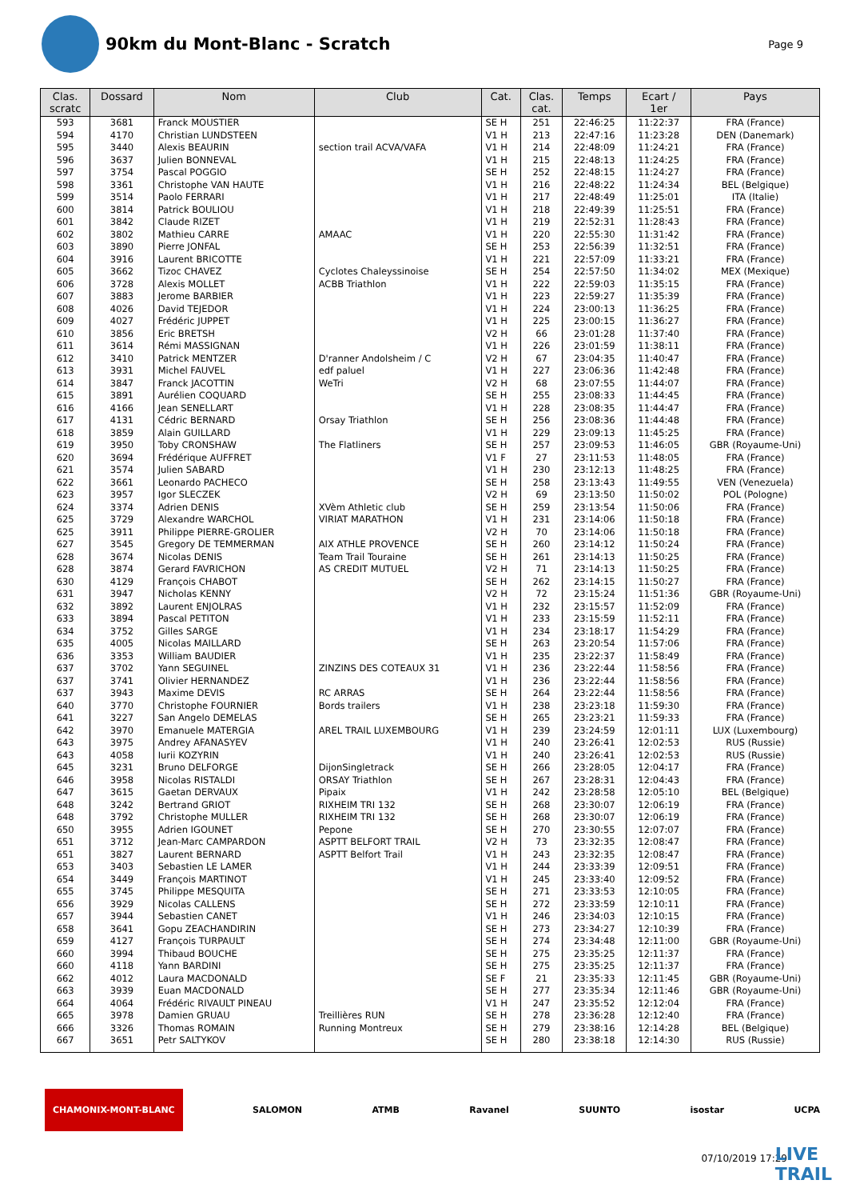90km du Mont-Blanc - Scratch
Page 9
| Clas. scratc | Dossard | Nom | Club | Cat. | Clas. cat. | Temps | Ecart / 1er | Pays |
| --- | --- | --- | --- | --- | --- | --- | --- | --- |
| 593 | 3681 | Franck MOUSTIER | | SE H | 251 | 22:46:25 | 11:22:37 | FRA (France) |
| 594 | 4170 | Christian LUNDSTEEN | | V1 H | 213 | 22:47:16 | 11:23:28 | DEN (Danemark) |
| 595 | 3440 | Alexis BEAURIN | section trail ACVA/VAFA | V1 H | 214 | 22:48:09 | 11:24:21 | FRA (France) |
| 596 | 3637 | Julien BONNEVAL | | V1 H | 215 | 22:48:13 | 11:24:25 | FRA (France) |
| 597 | 3754 | Pascal POGGIO | | SE H | 252 | 22:48:15 | 11:24:27 | FRA (France) |
| 598 | 3361 | Christophe VAN HAUTE | | V1 H | 216 | 22:48:22 | 11:24:34 | BEL (Belgique) |
| 599 | 3514 | Paolo FERRARI | | V1 H | 217 | 22:48:49 | 11:25:01 | ITA (Italie) |
| 600 | 3814 | Patrick BOULIOU | | V1 H | 218 | 22:49:39 | 11:25:51 | FRA (France) |
| 601 | 3842 | Claude RIZET | | V1 H | 219 | 22:52:31 | 11:28:43 | FRA (France) |
| 602 | 3802 | Mathieu CARRE | AMAAC | V1 H | 220 | 22:55:30 | 11:31:42 | FRA (France) |
| 603 | 3890 | Pierre JONFAL | | SE H | 253 | 22:56:39 | 11:32:51 | FRA (France) |
| 604 | 3916 | Laurent BRICOTTE | | V1 H | 221 | 22:57:09 | 11:33:21 | FRA (France) |
| 605 | 3662 | Tizoc CHAVEZ | Cyclotes Chaleyssinoise | SE H | 254 | 22:57:50 | 11:34:02 | MEX (Mexique) |
| 606 | 3728 | Alexis MOLLET | ACBB Triathlon | V1 H | 222 | 22:59:03 | 11:35:15 | FRA (France) |
| 607 | 3883 | Jerome BARBIER | | V1 H | 223 | 22:59:27 | 11:35:39 | FRA (France) |
| 608 | 4026 | David TEJEDOR | | V1 H | 224 | 23:00:13 | 11:36:25 | FRA (France) |
| 609 | 4027 | Frédéric JUPPET | | V1 H | 225 | 23:00:15 | 11:36:27 | FRA (France) |
| 610 | 3856 | Eric BRETSH | | V2 H | 66 | 23:01:28 | 11:37:40 | FRA (France) |
| 611 | 3614 | Rémi MASSIGNAN | | V1 H | 226 | 23:01:59 | 11:38:11 | FRA (France) |
| 612 | 3410 | Patrick MENTZER | D'ranner Andolsheim / C | V2 H | 67 | 23:04:35 | 11:40:47 | FRA (France) |
| 613 | 3931 | Michel FAUVEL | edf paluel | V1 H | 227 | 23:06:36 | 11:42:48 | FRA (France) |
| 614 | 3847 | Franck JACOTTIN | WeTri | V2 H | 68 | 23:07:55 | 11:44:07 | FRA (France) |
| 615 | 3891 | Aurélien COQUARD | | SE H | 255 | 23:08:33 | 11:44:45 | FRA (France) |
| 616 | 4166 | Jean SENELLART | | V1 H | 228 | 23:08:35 | 11:44:47 | FRA (France) |
| 617 | 4131 | Cédric BERNARD | Orsay Triathlon | SE H | 256 | 23:08:36 | 11:44:48 | FRA (France) |
| 618 | 3859 | Alain GUILLARD | | V1 H | 229 | 23:09:13 | 11:45:25 | FRA (France) |
| 619 | 3950 | Toby CRONSHAW | The Flatliners | SE H | 257 | 23:09:53 | 11:46:05 | GBR (Royaume-Uni) |
| 620 | 3694 | Frédérique AUFFRET | | V1 F | 27 | 23:11:53 | 11:48:05 | FRA (France) |
| 621 | 3574 | Julien SABARD | | V1 H | 230 | 23:12:13 | 11:48:25 | FRA (France) |
| 622 | 3661 | Leonardo PACHECO | | SE H | 258 | 23:13:43 | 11:49:55 | VEN (Venezuela) |
| 623 | 3957 | Igor SLECZEK | | V2 H | 69 | 23:13:50 | 11:50:02 | POL (Pologne) |
| 624 | 3374 | Adrien DENIS | XVèm Athletic club | SE H | 259 | 23:13:54 | 11:50:06 | FRA (France) |
| 625 | 3729 | Alexandre WARCHOL | VIRIAT MARATHON | V1 H | 231 | 23:14:06 | 11:50:18 | FRA (France) |
| 625 | 3911 | Philippe PIERRE-GROLIER | | V2 H | 70 | 23:14:06 | 11:50:18 | FRA (France) |
| 627 | 3545 | Gregory DE TEMMERMAN | AIX ATHLE PROVENCE | SE H | 260 | 23:14:12 | 11:50:24 | FRA (France) |
| 628 | 3674 | Nicolas DENIS | Team Trail Touraine | SE H | 261 | 23:14:13 | 11:50:25 | FRA (France) |
| 628 | 3874 | Gerard FAVRICHON | AS CREDIT MUTUEL | V2 H | 71 | 23:14:13 | 11:50:25 | FRA (France) |
| 630 | 4129 | François CHABOT | | SE H | 262 | 23:14:15 | 11:50:27 | FRA (France) |
| 631 | 3947 | Nicholas KENNY | | V2 H | 72 | 23:15:24 | 11:51:36 | GBR (Royaume-Uni) |
| 632 | 3892 | Laurent ENJOLRAS | | V1 H | 232 | 23:15:57 | 11:52:09 | FRA (France) |
| 633 | 3894 | Pascal PETITON | | V1 H | 233 | 23:15:59 | 11:52:11 | FRA (France) |
| 634 | 3752 | Gilles SARGE | | V1 H | 234 | 23:18:17 | 11:54:29 | FRA (France) |
| 635 | 4005 | Nicolas MAILLARD | | SE H | 263 | 23:20:54 | 11:57:06 | FRA (France) |
| 636 | 3353 | William BAUDIER | | V1 H | 235 | 23:22:37 | 11:58:49 | FRA (France) |
| 637 | 3702 | Yann SEGUINEL | ZINZINS DES COTEAUX 31 | V1 H | 236 | 23:22:44 | 11:58:56 | FRA (France) |
| 637 | 3741 | Olivier HERNANDEZ | | V1 H | 236 | 23:22:44 | 11:58:56 | FRA (France) |
| 637 | 3943 | Maxime DEVIS | RC ARRAS | SE H | 264 | 23:22:44 | 11:58:56 | FRA (France) |
| 640 | 3770 | Christophe FOURNIER | Bords trailers | V1 H | 238 | 23:23:18 | 11:59:30 | FRA (France) |
| 641 | 3227 | San Angelo DEMELAS | | SE H | 265 | 23:23:21 | 11:59:33 | FRA (France) |
| 642 | 3970 | Emanuele MATERGIA | AREL TRAIL LUXEMBOURG | V1 H | 239 | 23:24:59 | 12:01:11 | LUX (Luxembourg) |
| 643 | 3975 | Andrey AFANASYEV | | V1 H | 240 | 23:26:41 | 12:02:53 | RUS (Russie) |
| 643 | 4058 | Iurii KOZYRIN | | V1 H | 240 | 23:26:41 | 12:02:53 | RUS (Russie) |
| 645 | 3231 | Bruno DELFORGE | DijonSingletrack | SE H | 266 | 23:28:05 | 12:04:17 | FRA (France) |
| 646 | 3958 | Nicolas RISTALDI | ORSAY Triathlon | SE H | 267 | 23:28:31 | 12:04:43 | FRA (France) |
| 647 | 3615 | Gaetan DERVAUX | Pipaix | V1 H | 242 | 23:28:58 | 12:05:10 | BEL (Belgique) |
| 648 | 3242 | Bertrand GRIOT | RIXHEIM TRI 132 | SE H | 268 | 23:30:07 | 12:06:19 | FRA (France) |
| 648 | 3792 | Christophe MULLER | RIXHEIM TRI 132 | SE H | 268 | 23:30:07 | 12:06:19 | FRA (France) |
| 650 | 3955 | Adrien IGOUNET | Pepone | SE H | 270 | 23:30:55 | 12:07:07 | FRA (France) |
| 651 | 3712 | Jean-Marc CAMPARDON | ASPTT BELFORT TRAIL | V2 H | 73 | 23:32:35 | 12:08:47 | FRA (France) |
| 651 | 3827 | Laurent BERNARD | ASPTT Belfort Trail | V1 H | 243 | 23:32:35 | 12:08:47 | FRA (France) |
| 653 | 3403 | Sebastien LE LAMER | | V1 H | 244 | 23:33:39 | 12:09:51 | FRA (France) |
| 654 | 3449 | François MARTINOT | | V1 H | 245 | 23:33:40 | 12:09:52 | FRA (France) |
| 655 | 3745 | Philippe MESQUITA | | SE H | 271 | 23:33:53 | 12:10:05 | FRA (France) |
| 656 | 3929 | Nicolas CALLENS | | SE H | 272 | 23:33:59 | 12:10:11 | FRA (France) |
| 657 | 3944 | Sebastien CANET | | V1 H | 246 | 23:34:03 | 12:10:15 | FRA (France) |
| 658 | 3641 | Gopu ZEACHANDIRIN | | SE H | 273 | 23:34:27 | 12:10:39 | FRA (France) |
| 659 | 4127 | François TURPAULT | | SE H | 274 | 23:34:48 | 12:11:00 | GBR (Royaume-Uni) |
| 660 | 3994 | Thibaud BOUCHE | | SE H | 275 | 23:35:25 | 12:11:37 | FRA (France) |
| 660 | 4118 | Yann BARDINI | | SE H | 275 | 23:35:25 | 12:11:37 | FRA (France) |
| 662 | 4012 | Laura MACDONALD | | SE F | 21 | 23:35:33 | 12:11:45 | GBR (Royaume-Uni) |
| 663 | 3939 | Euan MACDONALD | | SE H | 277 | 23:35:34 | 12:11:46 | GBR (Royaume-Uni) |
| 664 | 4064 | Frédéric RIVAULT PINEAU | | V1 H | 247 | 23:35:52 | 12:12:04 | FRA (France) |
| 665 | 3978 | Damien GRUAU | Treillières RUN | SE H | 278 | 23:36:28 | 12:12:40 | FRA (France) |
| 666 | 3326 | Thomas ROMAIN | Running Montreux | SE H | 279 | 23:38:16 | 12:14:28 | BEL (Belgique) |
| 667 | 3651 | Petr SALTYKOV | | SE H | 280 | 23:38:18 | 12:14:30 | RUS (Russie) |
CHAMONIX-MONT-BLANC SALOMON ATMB Ravanel SUUNTO isostar UCPA
07/10/2019 17:29
LIVE
TRAIL